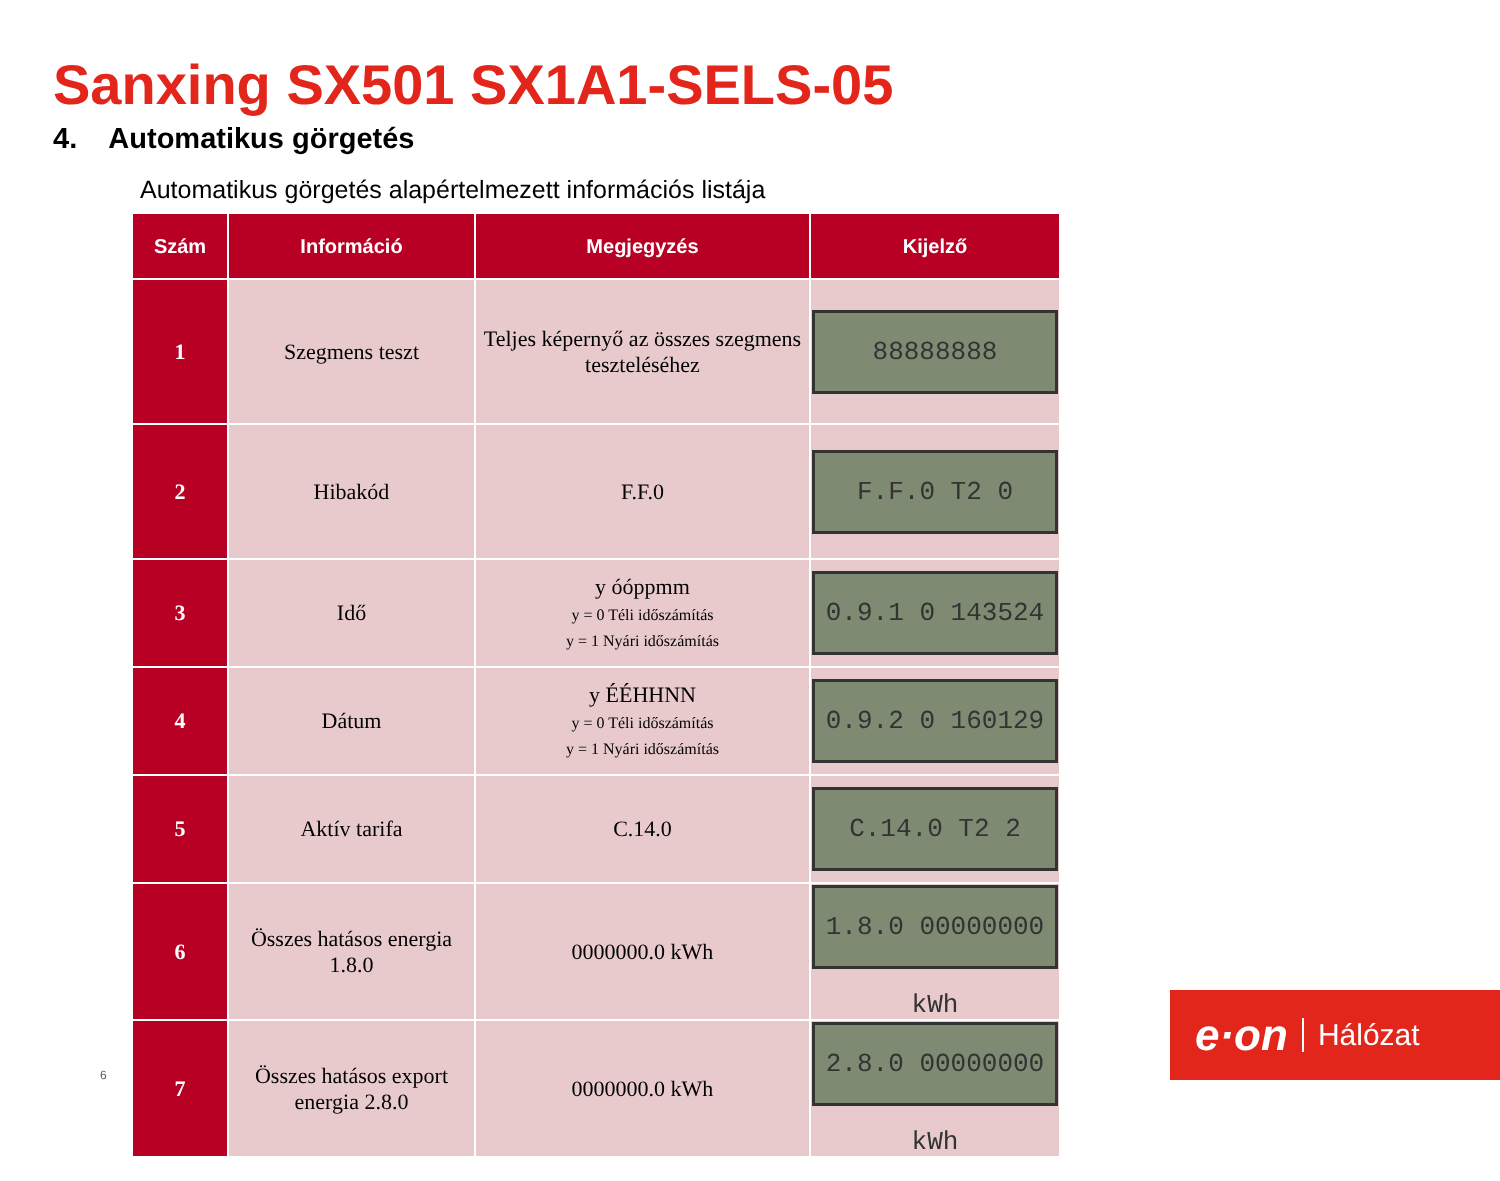Sanxing SX501 SX1A1-SELS-05
4. Automatikus görgetés
Automatikus görgetés alapértelmezett információs listája
| Szám | Információ | Megjegyzés | Kijelző |
| --- | --- | --- | --- |
| 1 | Szegmens teszt | Teljes képernyő az összes szegmens teszteléséhez | 88888888 |
| 2 | Hibakód | F.F.0 | F.F.0 T2 0 |
| 3 | Idő | y óóppmm y = 0 Téli időszámítás y = 1 Nyári időszámítás | 0.9.1 0 143524 |
| 4 | Dátum | y ÉÉHHNN y = 0 Téli időszámítás y = 1 Nyári időszámítás | 0.9.2 0 160129 |
| 5 | Aktív tarifa | C.14.0 | C.14.0 T2 2 |
| 6 | Összes hatásos energia 1.8.0 | 0000000.0 kWh | 1.8.0 00000000 kWh |
| 7 | Összes hatásos export energia 2.8.0 | 0000000.0 kWh | 2.8.0 00000000 kWh |
6
e·on Hálózat